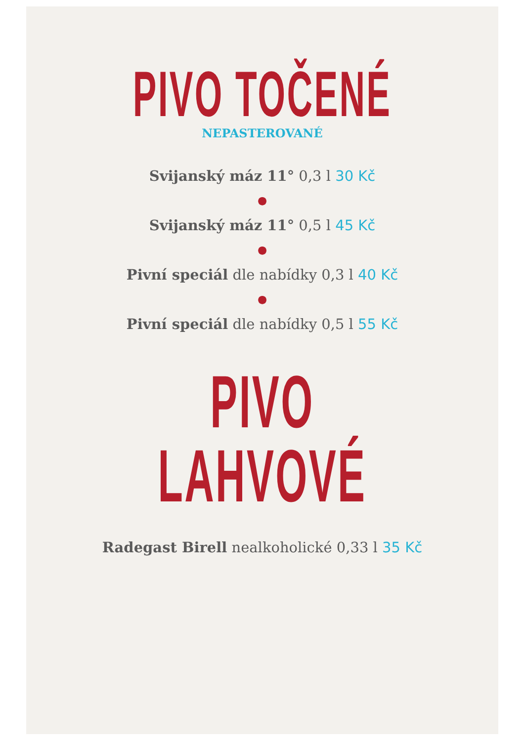PIVO TOČENÉ
NEPASTEROVANÉ
Svijanský máz 11° 0,3 l 30 Kč
●
Svijanský máz 11° 0,5 l 45 Kč
●
Pivní speciál dle nabídky 0,3 l 40 Kč
●
Pivní speciál dle nabídky 0,5 l 55 Kč
PIVO LAHVOVÉ
Radegast Birell nealkoholické 0,33 l 35 Kč